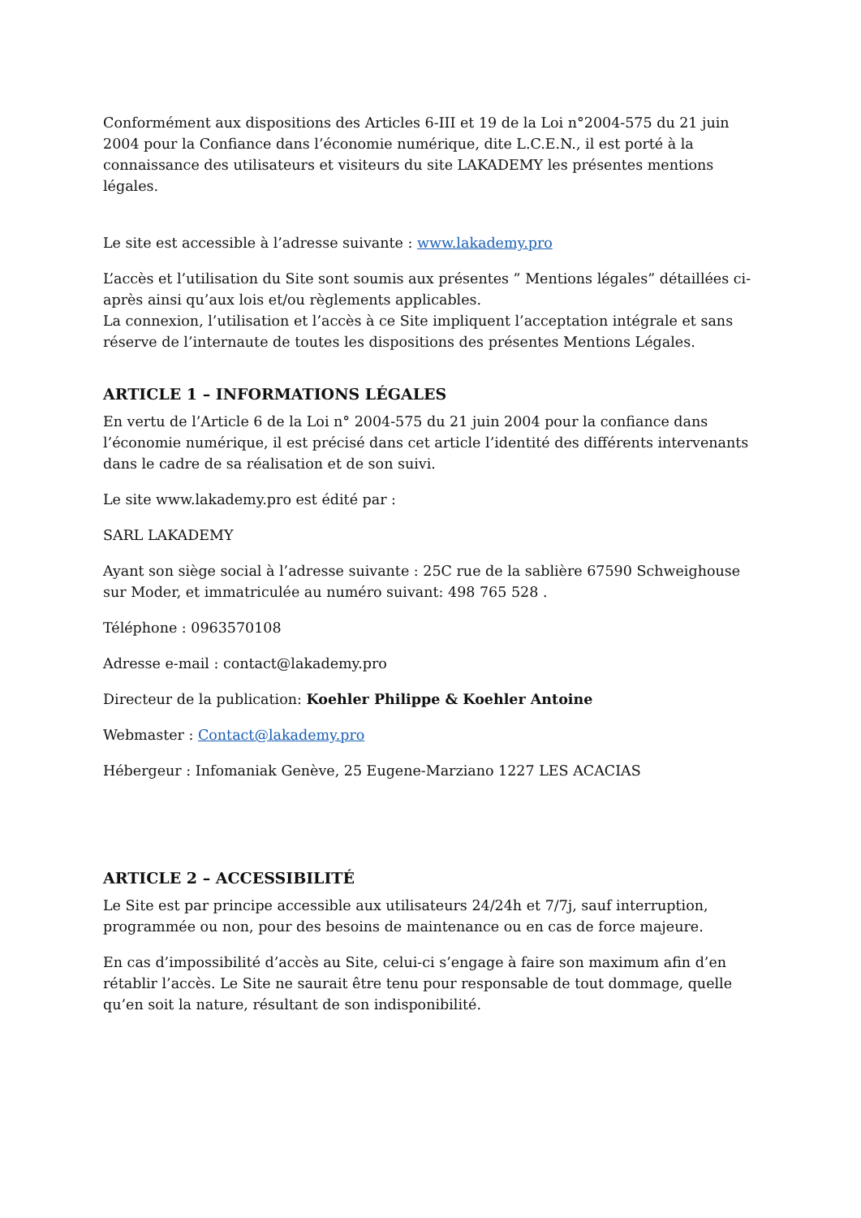Conformément aux dispositions des Articles 6-III et 19 de la Loi n°2004-575 du 21 juin 2004 pour la Confiance dans l’économie numérique, dite L.C.E.N., il est porté à la connaissance des utilisateurs et visiteurs du site LAKADEMY les présentes mentions légales.
Le site est accessible à l’adresse suivante : www.lakademy.pro
L’accès et l’utilisation du Site sont soumis aux présentes ” Mentions légales” détaillées ci-après ainsi qu’aux lois et/ou règlements applicables.
La connexion, l’utilisation et l’accès à ce Site impliquent l’acceptation intégrale et sans réserve de l’internaute de toutes les dispositions des présentes Mentions Légales.
ARTICLE 1 – INFORMATIONS LÉGALES
En vertu de l’Article 6 de la Loi n° 2004-575 du 21 juin 2004 pour la confiance dans l’économie numérique, il est précisé dans cet article l’identité des différents intervenants dans le cadre de sa réalisation et de son suivi.
Le site www.lakademy.pro est édité par :
SARL LAKADEMY
Ayant son siège social à l’adresse suivante : 25C rue de la sablière 67590 Schweighouse sur Moder, et immatriculée au numéro suivant: 498 765 528 .
Téléphone : 0963570108
Adresse e-mail : contact@lakademy.pro
Directeur de la publication: Koehler Philippe & Koehler Antoine
Webmaster : Contact@lakademy.pro
Hébergeur : Infomaniak Genève, 25 Eugene-Marziano 1227 LES ACACIAS
ARTICLE 2 – ACCESSIBILITÉ
Le Site est par principe accessible aux utilisateurs 24/24h et 7/7j, sauf interruption, programmée ou non, pour des besoins de maintenance ou en cas de force majeure.
En cas d’impossibilité d’accès au Site, celui-ci s’engage à faire son maximum afin d’en rétablir l’accès. Le Site ne saurait être tenu pour responsable de tout dommage, quelle qu’en soit la nature, résultant de son indisponibilité.